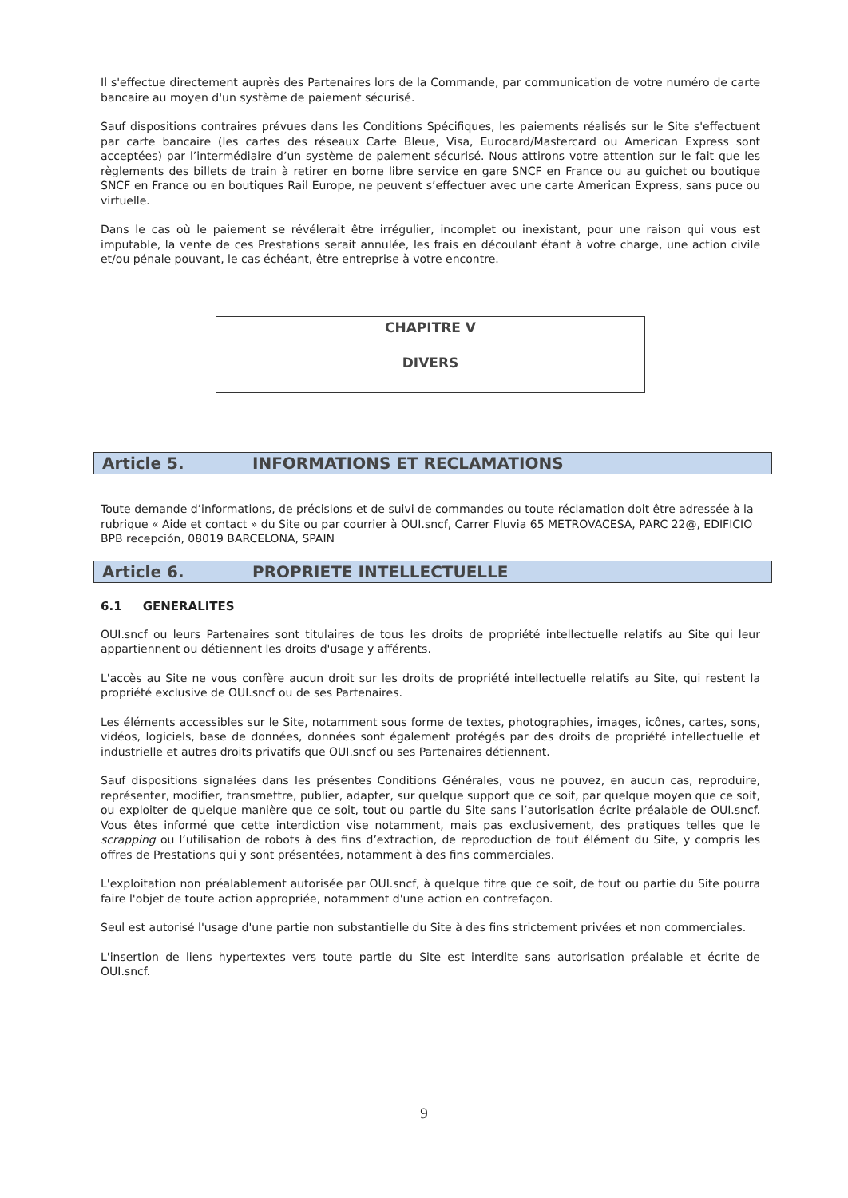Il s'effectue directement auprès des Partenaires lors de la Commande, par communication de votre numéro de carte bancaire au moyen d'un système de paiement sécurisé.
Sauf dispositions contraires prévues dans les Conditions Spécifiques, les paiements réalisés sur le Site s'effectuent par carte bancaire (les cartes des réseaux Carte Bleue, Visa, Eurocard/Mastercard ou American Express sont acceptées) par l’intermédiaire d’un système de paiement sécurisé. Nous attirons votre attention sur le fait que les règlements des billets de train à retirer en borne libre service en gare SNCF en France ou au guichet ou boutique SNCF en France ou en boutiques Rail Europe, ne peuvent s’effectuer avec une carte American Express, sans puce ou virtuelle.
Dans le cas où le paiement se révélerait être irrégulier, incomplet ou inexistant, pour une raison qui vous est imputable, la vente de ces Prestations serait annulée, les frais en découlant étant à votre charge, une action civile et/ou pénale pouvant, le cas échéant, être entreprise à votre encontre.
CHAPITRE V
DIVERS
Article 5. INFORMATIONS ET RECLAMATIONS
Toute demande d’informations, de précisions et de suivi de commandes ou toute réclamation doit être adressée à la rubrique « Aide et contact » du Site ou par courrier à OUI.sncf, Carrer Fluvia 65 METROVACESA, PARC 22@, EDIFICIO BPB recepción, 08019 BARCELONA, SPAIN
Article 6. PROPRIETE INTELLECTUELLE
6.1 GENERALITES
OUI.sncf ou leurs Partenaires sont titulaires de tous les droits de propriété intellectuelle relatifs au Site qui leur appartiennent ou détiennent les droits d'usage y afférents.
L'accès au Site ne vous confère aucun droit sur les droits de propriété intellectuelle relatifs au Site, qui restent la propriété exclusive de OUI.sncf ou de ses Partenaires.
Les éléments accessibles sur le Site, notamment sous forme de textes, photographies, images, icônes, cartes, sons, vidéos, logiciels, base de données, données sont également protégés par des droits de propriété intellectuelle et industrielle et autres droits privatifs que OUI.sncf ou ses Partenaires détiennent.
Sauf dispositions signalées dans les présentes Conditions Générales, vous ne pouvez, en aucun cas, reproduire, représenter, modifier, transmettre, publier, adapter, sur quelque support que ce soit, par quelque moyen que ce soit, ou exploiter de quelque manière que ce soit, tout ou partie du Site sans l’autorisation écrite préalable de OUI.sncf. Vous êtes informé que cette interdiction vise notamment, mais pas exclusivement, des pratiques telles que le scrapping ou l’utilisation de robots à des fins d’extraction, de reproduction de tout élément du Site, y compris les offres de Prestations qui y sont présentées, notamment à des fins commerciales.
L'exploitation non préalablement autorisée par OUI.sncf, à quelque titre que ce soit, de tout ou partie du Site pourra faire l'objet de toute action appropriée, notamment d'une action en contrefaçon.
Seul est autorisé l'usage d'une partie non substantielle du Site à des fins strictement privées et non commerciales.
L'insertion de liens hypertextes vers toute partie du Site est interdite sans autorisation préalable et écrite de OUI.sncf.
9